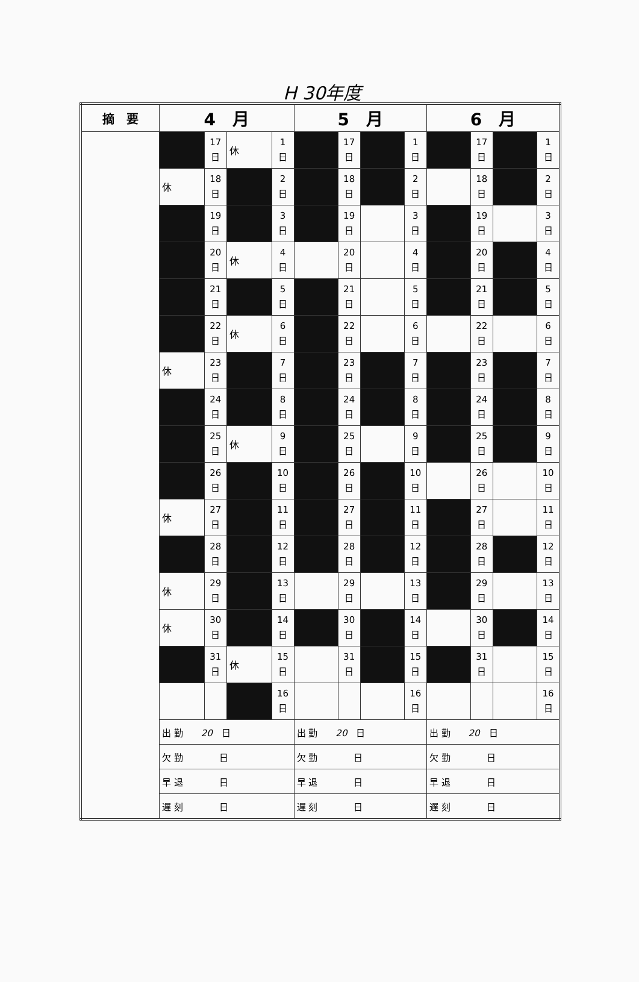H 30年度
| 摘 要 | 4 月 | | | | 5 月 | | | | 6 月 | | | |
| --- | --- | --- | --- | --- | --- | --- | --- | --- | --- | --- | --- | --- |
| | | 17 日 | 休 | 1 日 | | 17 日 | | 1 日 | | 17 日 | | 1 日 |
| | 休 | 18 日 | | 2 日 | | 18 日 | | 2 日 | | 18 日 | | 2 日 |
| | | 19 日 | | 3 日 | | 19 日 | | 3 日 | | 19 日 | | 3 日 |
| | | 20 日 | 休 | 4 日 | | 20 日 | | 4 日 | | 20 日 | | 4 日 |
| | | 21 日 | | 5 日 | | 21 日 | | 5 日 | | 21 日 | | 5 日 |
| | | 22 日 | 休 | 6 日 | | 22 日 | | 6 日 | | 22 日 | | 6 日 |
| | 休 | 23 日 | | 7 日 | | 23 日 | | 7 日 | | 23 日 | | 7 日 |
| | | 24 日 | | 8 日 | | 24 日 | | 8 日 | | 24 日 | | 8 日 |
| | | 25 日 | 休 | 9 日 | | 25 日 | | 9 日 | | 25 日 | | 9 日 |
| | | 26 日 | | 10 日 | | 26 日 | | 10 日 | | 26 日 | | 10 日 |
| | 休 | 27 日 | | 11 日 | | 27 日 | | 11 日 | | 27 日 | | 11 日 |
| | | 28 日 | | 12 日 | | 28 日 | | 12 日 | | 28 日 | | 12 日 |
| | 休 | 29 日 | | 13 日 | | 29 日 | | 13 日 | | 29 日 | | 13 日 |
| | 休 | 30 日 | | 14 日 | | 30 日 | | 14 日 | | 30 日 | | 14 日 |
| | | 31 日 | 休 | 15 日 | | 31 日 | | 15 日 | | 31 日 | | 15 日 |
| | | | | 16 日 | | | | 16 日 | | | | 16 日 |
| | 出 勤 20 日 | | | | 出 勤 20 日 | | | | 出 勤 20 日 | | | |
| | 欠 勤 日 | | | | 欠 勤 日 | | | | 欠 勤 日 | | | |
| | 早 退 日 | | | | 早 退 日 | | | | 早 退 日 | | | |
| | 遅 刻 日 | | | | 遅 刻 日 | | | | 遅 刻 日 | | | |